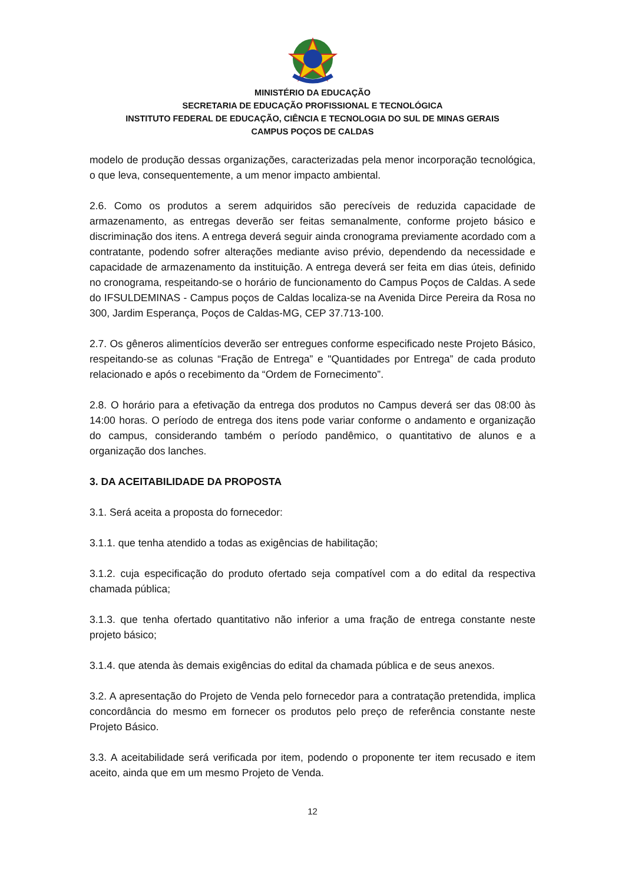MINISTÉRIO DA EDUCAÇÃO
SECRETARIA DE EDUCAÇÃO PROFISSIONAL E TECNOLÓGICA
INSTITUTO FEDERAL DE EDUCAÇÃO, CIÊNCIA E TECNOLOGIA DO SUL DE MINAS GERAIS
CAMPUS POÇOS DE CALDAS
modelo de produção dessas organizações, caracterizadas pela menor incorporação tecnológica, o que leva, consequentemente, a um menor impacto ambiental.
2.6. Como os produtos a serem adquiridos são perecíveis de reduzida capacidade de armazenamento, as entregas deverão ser feitas semanalmente, conforme projeto básico e discriminação dos itens. A entrega deverá seguir ainda cronograma previamente acordado com a contratante, podendo sofrer alterações mediante aviso prévio, dependendo da necessidade e capacidade de armazenamento da instituição. A entrega deverá ser feita em dias úteis, definido no cronograma, respeitando-se o horário de funcionamento do Campus Poços de Caldas. A sede do IFSULDEMINAS - Campus poços de Caldas localiza-se na Avenida Dirce Pereira da Rosa no 300, Jardim Esperança, Poços de Caldas-MG, CEP 37.713-100.
2.7. Os gêneros alimentícios deverão ser entregues conforme especificado neste Projeto Básico, respeitando-se as colunas “Fração de Entrega” e "Quantidades por Entrega” de cada produto relacionado e após o recebimento da “Ordem de Fornecimento”.
2.8. O horário para a efetivação da entrega dos produtos no Campus deverá ser das 08:00 às 14:00 horas. O período de entrega dos itens pode variar conforme o andamento e organização do campus, considerando também o período pandêmico, o quantitativo de alunos e a organização dos lanches.
3. DA ACEITABILIDADE DA PROPOSTA
3.1. Será aceita a proposta do fornecedor:
3.1.1. que tenha atendido a todas as exigências de habilitação;
3.1.2. cuja especificação do produto ofertado seja compatível com a do edital da respectiva chamada pública;
3.1.3. que tenha ofertado quantitativo não inferior a uma fração de entrega constante neste projeto básico;
3.1.4. que atenda às demais exigências do edital da chamada pública e de seus anexos.
3.2. A apresentação do Projeto de Venda pelo fornecedor para a contratação pretendida, implica concordância do mesmo em fornecer os produtos pelo preço de referência constante neste Projeto Básico.
3.3. A aceitabilidade será verificada por item, podendo o proponente ter item recusado e item aceito, ainda que em um mesmo Projeto de Venda.
12